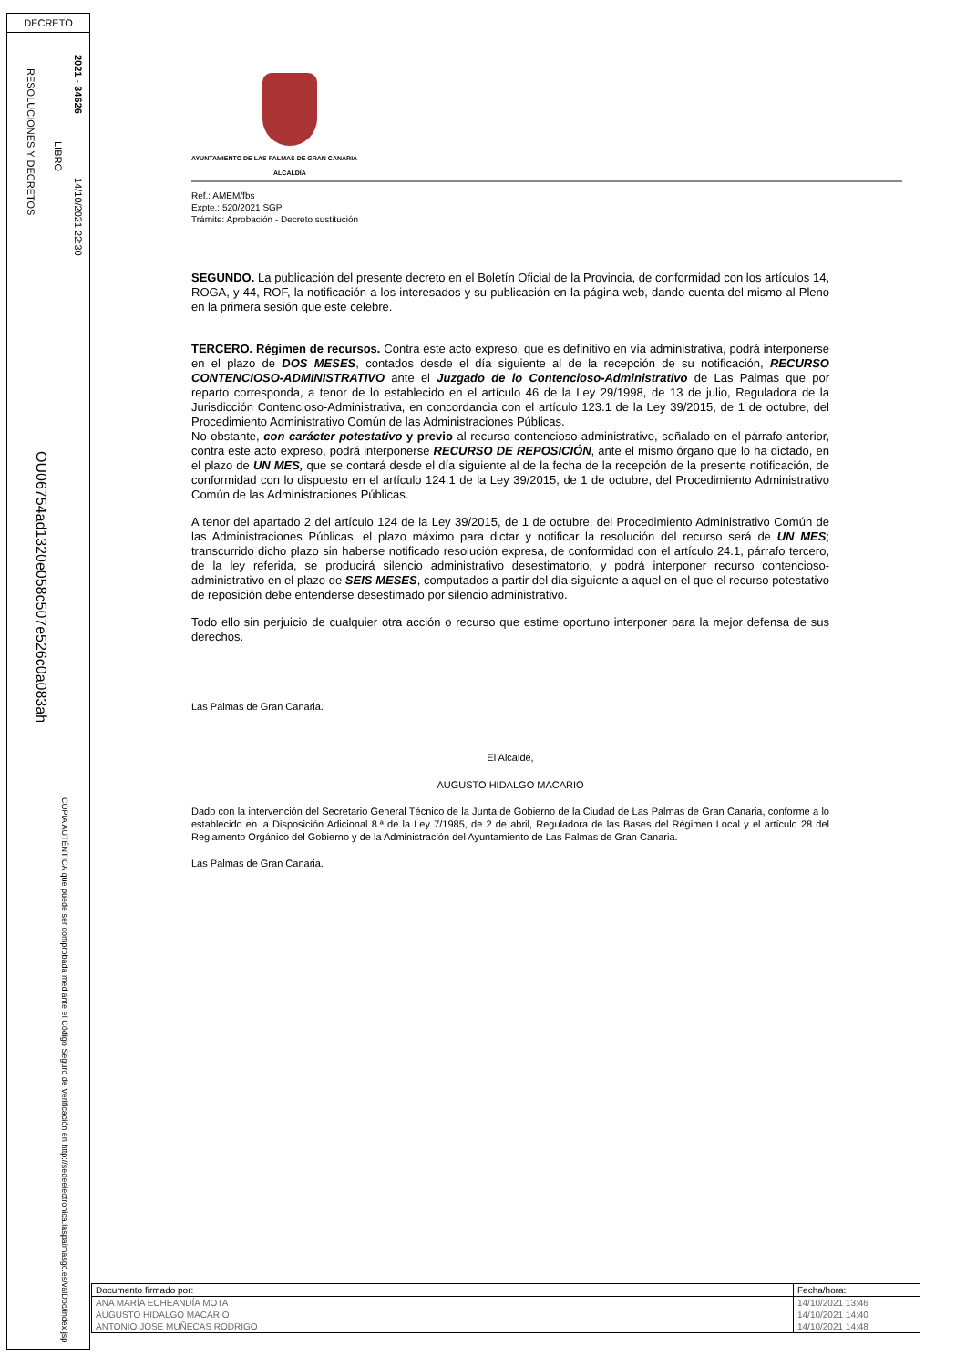DECRETO
RESOLUCIONES Y DECRETOS
LIBRO
2021 - 34626
14/10/2021 22:30
OU06754ad1320e058c507e526c0a083ah
COPIA AUTÉNTICA que puede ser comprobada mediante el Código Seguro de Verificación en http://sedeelectronica.laspalmasgc.es/valDoc/index.jsp
AYUNTAMIENTO DE LAS PALMAS DE GRAN CANARIA
ALCALDÍA
Ref.: AMEM/fbs
Expte.: 520/2021 SGP
Trámite: Aprobación - Decreto sustitución
SEGUNDO. La publicación del presente decreto en el Boletín Oficial de la Provincia, de conformidad con los artículos 14, ROGA, y 44, ROF, la notificación a los interesados y su publicación en la página web, dando cuenta del mismo al Pleno en la primera sesión que este celebre.
TERCERO. Régimen de recursos. Contra este acto expreso, que es definitivo en vía administrativa, podrá interponerse en el plazo de DOS MESES, contados desde el día siguiente al de la recepción de su notificación, RECURSO CONTENCIOSO-ADMINISTRATIVO ante el Juzgado de lo Contencioso-Administrativo de Las Palmas que por reparto corresponda, a tenor de lo establecido en el artículo 46 de la Ley 29/1998, de 13 de julio, Reguladora de la Jurisdicción Contencioso-Administrativa, en concordancia con el artículo 123.1 de la Ley 39/2015, de 1 de octubre, del Procedimiento Administrativo Común de las Administraciones Públicas.
No obstante, con carácter potestativo y previo al recurso contencioso-administrativo, señalado en el párrafo anterior, contra este acto expreso, podrá interponerse RECURSO DE REPOSICIÓN, ante el mismo órgano que lo ha dictado, en el plazo de UN MES, que se contará desde el día siguiente al de la fecha de la recepción de la presente notificación, de conformidad con lo dispuesto en el artículo 124.1 de la Ley 39/2015, de 1 de octubre, del Procedimiento Administrativo Común de las Administraciones Públicas.
A tenor del apartado 2 del artículo 124 de la Ley 39/2015, de 1 de octubre, del Procedimiento Administrativo Común de las Administraciones Públicas, el plazo máximo para dictar y notificar la resolución del recurso será de UN MES; transcurrido dicho plazo sin haberse notificado resolución expresa, de conformidad con el artículo 24.1, párrafo tercero, de la ley referida, se producirá silencio administrativo desestimatorio, y podrá interponer recurso contencioso-administrativo en el plazo de SEIS MESES, computados a partir del día siguiente a aquel en el que el recurso potestativo de reposición debe entenderse desestimado por silencio administrativo.
Todo ello sin perjuicio de cualquier otra acción o recurso que estime oportuno interponer para la mejor defensa de sus derechos.
Las Palmas de Gran Canaria.
El Alcalde,
AUGUSTO HIDALGO MACARIO
Dado con la intervención del Secretario General Técnico de la Junta de Gobierno de la Ciudad de Las Palmas de Gran Canaria, conforme a lo establecido en la Disposición Adicional 8.ª de la Ley 7/1985, de 2 de abril, Reguladora de las Bases del Régimen Local y el artículo 28 del Reglamento Orgánico del Gobierno y de la Administración del Ayuntamiento de Las Palmas de Gran Canaria.
Las Palmas de Gran Canaria.
| Documento firmado por: | Fecha/hora: |
| --- | --- |
| ANA MARÍA ECHEANDÍA MOTA | 14/10/2021 13:46 |
| AUGUSTO HIDALGO MACARIO | 14/10/2021 14:40 |
| ANTONIO JOSE MUÑECAS RODRIGO | 14/10/2021 14:48 |